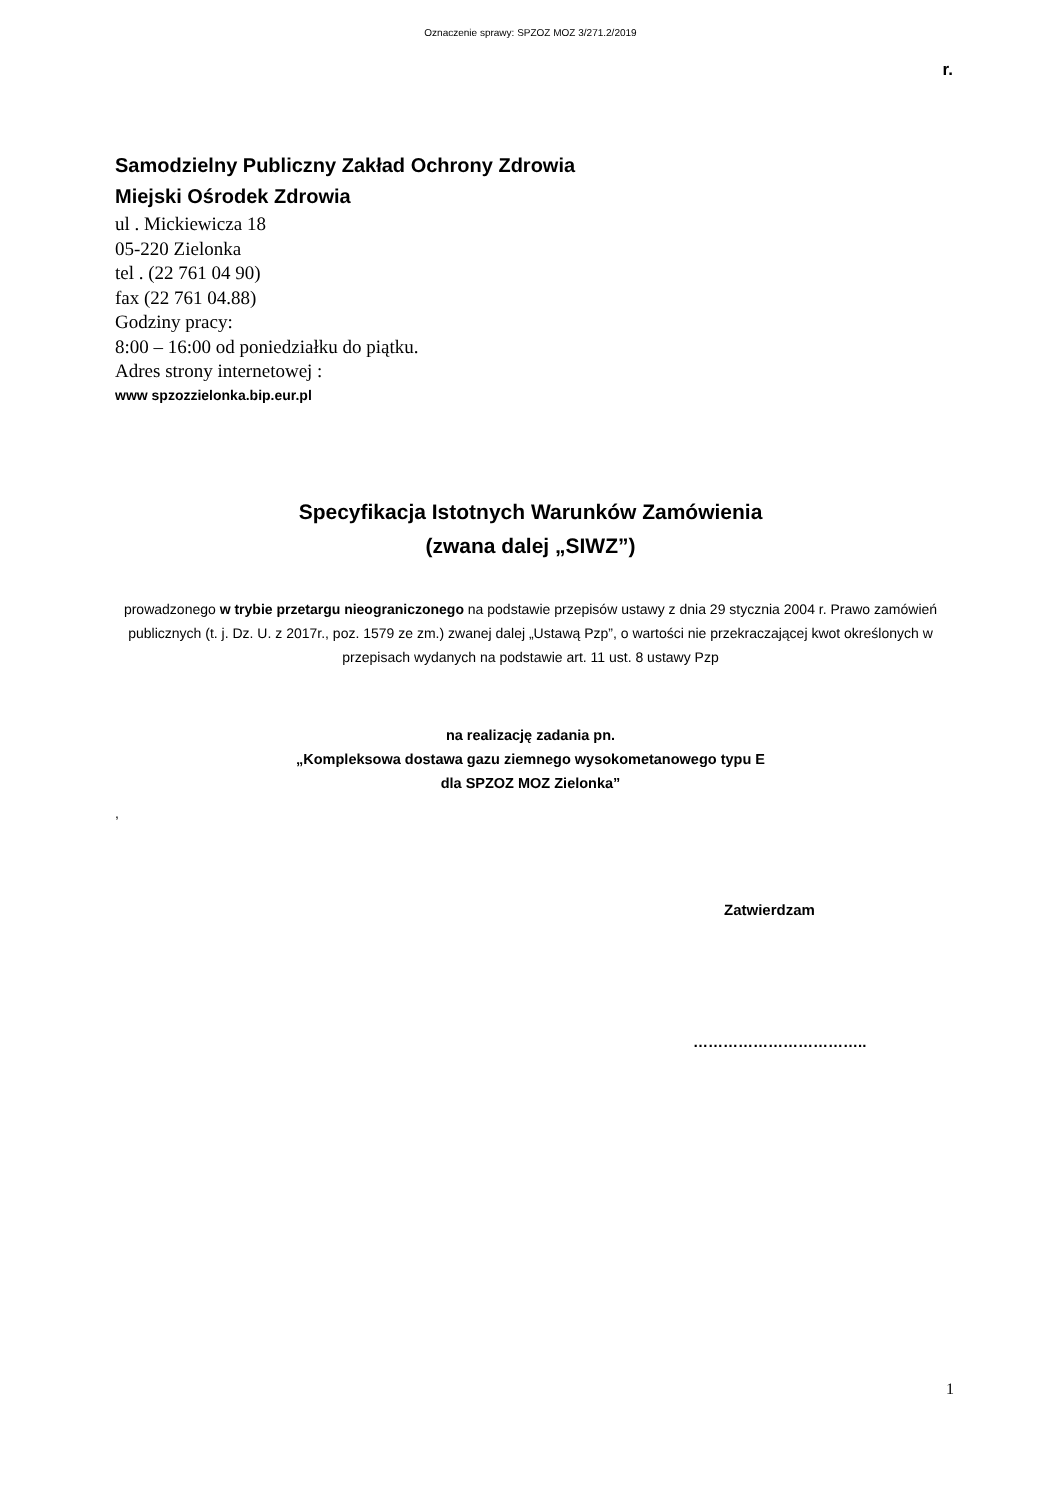Oznaczenie sprawy: SPZOZ MOZ 3/271.2/2019
r.
Samodzielny Publiczny Zakład Ochrony Zdrowia
Miejski Ośrodek Zdrowia
ul . Mickiewicza 18
05-220 Zielonka
tel . (22 761 04 90)
fax (22 761 04.88)
Godziny pracy:
8:00 – 16:00 od poniedziałku do piątku.
Adres strony internetowej :
www spzozzielonka.bip.eur.pl
Specyfikacja Istotnych Warunków Zamówienia
(zwana dalej „SIWZ”)
prowadzonego w trybie przetargu nieograniczonego na podstawie przepisów ustawy z dnia 29 stycznia 2004 r. Prawo zamówień publicznych (t. j. Dz. U. z 2017r., poz. 1579 ze zm.) zwanej dalej „Ustawą Pzp”, o wartości nie przekraczającej kwot określonych w przepisach wydanych na podstawie art. 11 ust. 8 ustawy Pzp
na realizację zadania pn.
„Kompleksowa dostawa gazu ziemnego wysokometanowego typu E
dla SPZOZ MOZ Zielonka”
,
Zatwierdzam
……………………………..
1